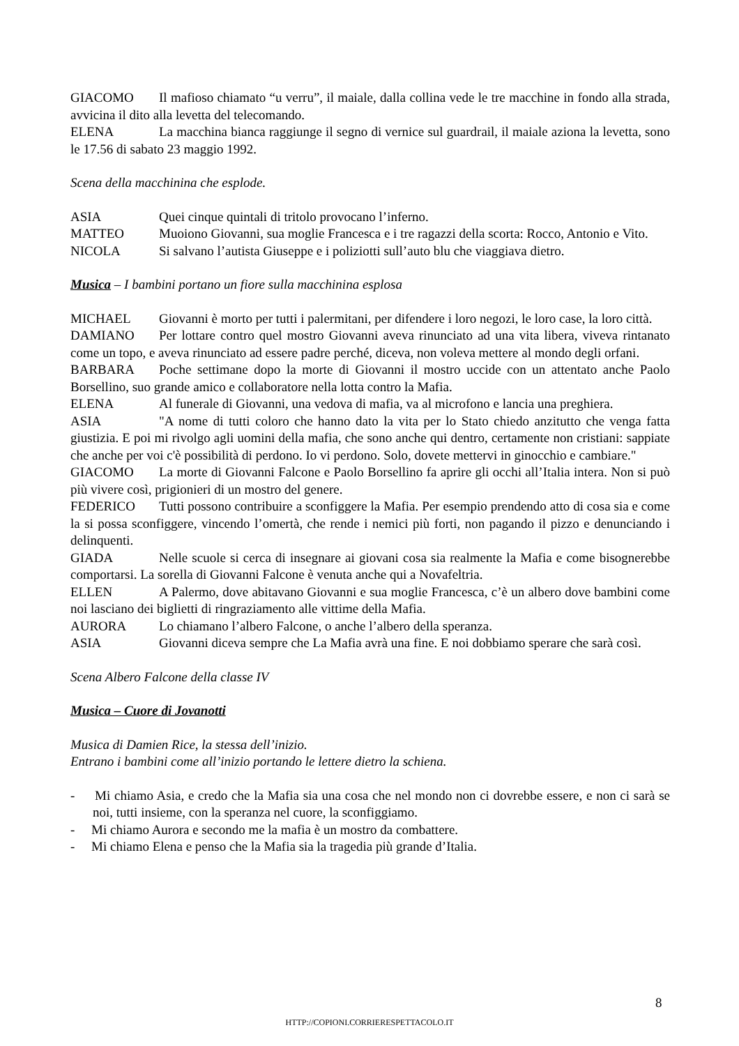GIACOMO Il mafioso chiamato “u verru”, il maiale, dalla collina vede le tre macchine in fondo alla strada, avvicina il dito alla levetta del telecomando.
ELENA La macchina bianca raggiunge il segno di vernice sul guardrail, il maiale aziona la levetta, sono le 17.56 di sabato 23 maggio 1992.
Scena della macchinina che esplode.
ASIA Quei cinque quintali di tritolo provocano l’inferno.
MATTEO Muoiono Giovanni, sua moglie Francesca e i tre ragazzi della scorta: Rocco, Antonio e Vito.
NICOLA Si salvano l’autista Giuseppe e i poliziotti sull’auto blu che viaggiava dietro.
Musica – I bambini portano un fiore sulla macchinina esplosa
MICHAEL Giovanni è morto per tutti i palermitani, per difendere i loro negozi, le loro case, la loro città.
DAMIANO Per lottare contro quel mostro Giovanni aveva rinunciato ad una vita libera, viveva rintanato come un topo, e aveva rinunciato ad essere padre perché, diceva, non voleva mettere al mondo degli orfani.
BARBARA Poche settimane dopo la morte di Giovanni il mostro uccide con un attentato anche Paolo Borsellino, suo grande amico e collaboratore nella lotta contro la Mafia.
ELENA Al funerale di Giovanni, una vedova di mafia, va al microfono e lancia una preghiera.
ASIA "A nome di tutti coloro che hanno dato la vita per lo Stato chiedo anzitutto che venga fatta giustizia. E poi mi rivolgo agli uomini della mafia, che sono anche qui dentro, certamente non cristiani: sappiate che anche per voi c'è possibilità di perdono. Io vi perdono. Solo, dovete mettervi in ginocchio e cambiare."
GIACOMO La morte di Giovanni Falcone e Paolo Borsellino fa aprire gli occhi all’Italia intera. Non si può più vivere così, prigionieri di un mostro del genere.
FEDERICO Tutti possono contribuire a sconfiggere la Mafia. Per esempio prendendo atto di cosa sia e come la si possa sconfiggere, vincendo l’omertà, che rende i nemici più forti, non pagando il pizzo e denunciando i delinquenti.
GIADA Nelle scuole si cerca di insegnare ai giovani cosa sia realmente la Mafia e come bisognerebbe comportarsi. La sorella di Giovanni Falcone è venuta anche qui a Novafeltria.
ELLEN A Palermo, dove abitavano Giovanni e sua moglie Francesca, c’è un albero dove bambini come noi lasciano dei biglietti di ringraziamento alle vittime della Mafia.
AURORA Lo chiamano l’albero Falcone, o anche l’albero della speranza.
ASIA Giovanni diceva sempre che La Mafia avrà una fine. E noi dobbiamo sperare che sarà così.
Scena Albero Falcone della classe IV
Musica – Cuore di Jovanotti
Musica di Damien Rice, la stessa dell’inizio.
Entrano i bambini come all’inizio portando le lettere dietro la schiena.
- Mi chiamo Asia, e credo che la Mafia sia una cosa che nel mondo non ci dovrebbe essere, e non ci sarà se noi, tutti insieme, con la speranza nel cuore, la sconfiggiamo.
- Mi chiamo Aurora e secondo me la mafia è un mostro da combattere.
- Mi chiamo Elena e penso che la Mafia sia la tragedia più grande d’Italia.
8
HTTP://COPIONI.CORRIERESPETTACOLO.IT